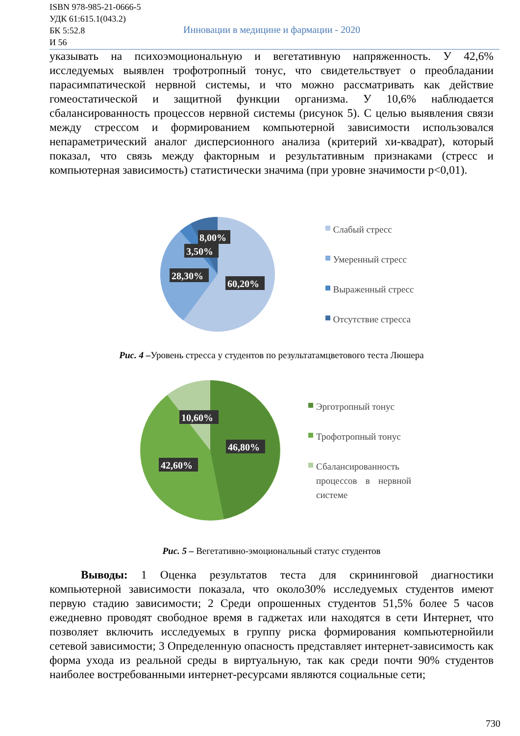ISBN 978-985-21-0666-5
УДК 61:615.1(043.2)
БК 5:52.8
И 56
Инновации в медицине и фармации - 2020
указывать на психоэмоциональную и вегетативную напряженность. У 42,6% исследуемых выявлен трофотропный тонус, что свидетельствует о преобладании парасимпатической нервной системы, и что можно рассматривать как действие гомеостатической и защитной функции организма. У 10,6% наблюдается сбалансированность процессов нервной системы (рисунок 5). С целью выявления связи между стрессом и формированием компьютерной зависимости использовался непараметрический аналог дисперсионного анализа (критерий хи-квадрат), который показал, что связь между факторным и результативным признаками (стресс и компьютерная зависимость) статистически значима (при уровне значимости p<0,01).
8,00%
3,50%
28,30%
60,20%
Слабый стресс
Умеренный стресс
Выраженный стресс
Отсутствие стресса
Рис. 4 –Уровень стресса у студентов по результатамцветового теста Люшера
10,60%
46,80%
42,60%
Эрготропный тонус
Трофотропный тонус
Сбалансированность процессов в нервной системе
Рис. 5 – Вегетативно-эмоциональный статус студентов
Выводы: 1 Оценка результатов теста для скрининговой диагностики компьютерной зависимости показала, что около30% исследуемых студентов имеют первую стадию зависимости; 2 Среди опрошенных студентов 51,5% более 5 часов ежедневно проводят свободное время в гаджетах или находятся в сети Интернет, что позволяет включить исследуемых в группу риска формирования компьютернойили сетевой зависимости; 3 Определенную опасность представляет интернет-зависимость как форма ухода из реальной среды в виртуальную, так как среди почти 90% студентов наиболее востребованными интернет-ресурсами являются социальные сети;
730